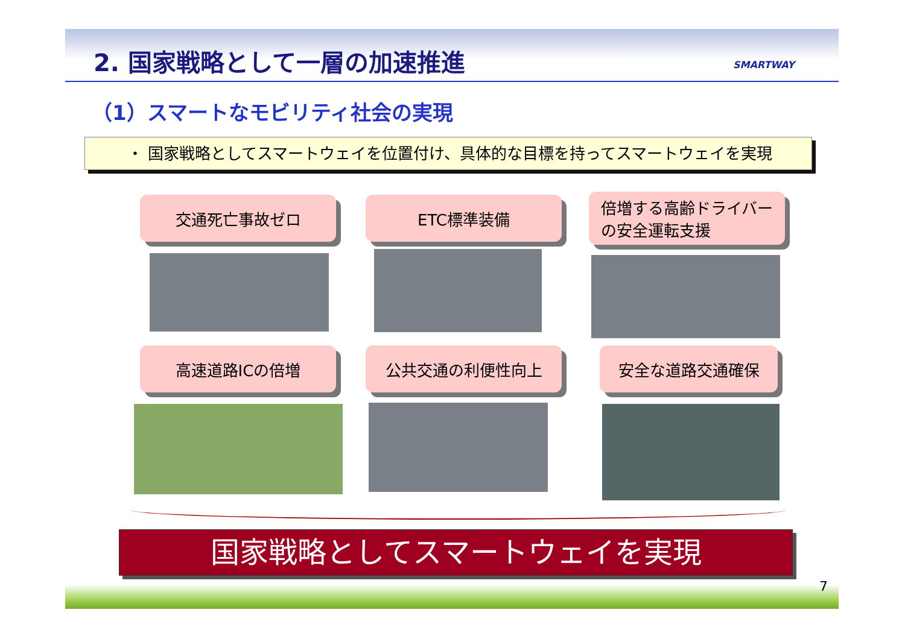2. 国家戦略として一層の加速推進 SMARTWAY
（1）スマートなモビリティ社会の実現
・ 国家戦略としてスマートウェイを位置付け、具体的な目標を持ってスマートウェイを実現
交通死亡事故ゼロ ETC標準装備
倍増する高齢ドライバー
の安全運転支援
高速道路ICの倍増 公共交通の利便性向上 安全な道路交通確保
国家戦略としてスマートウェイを実現
7